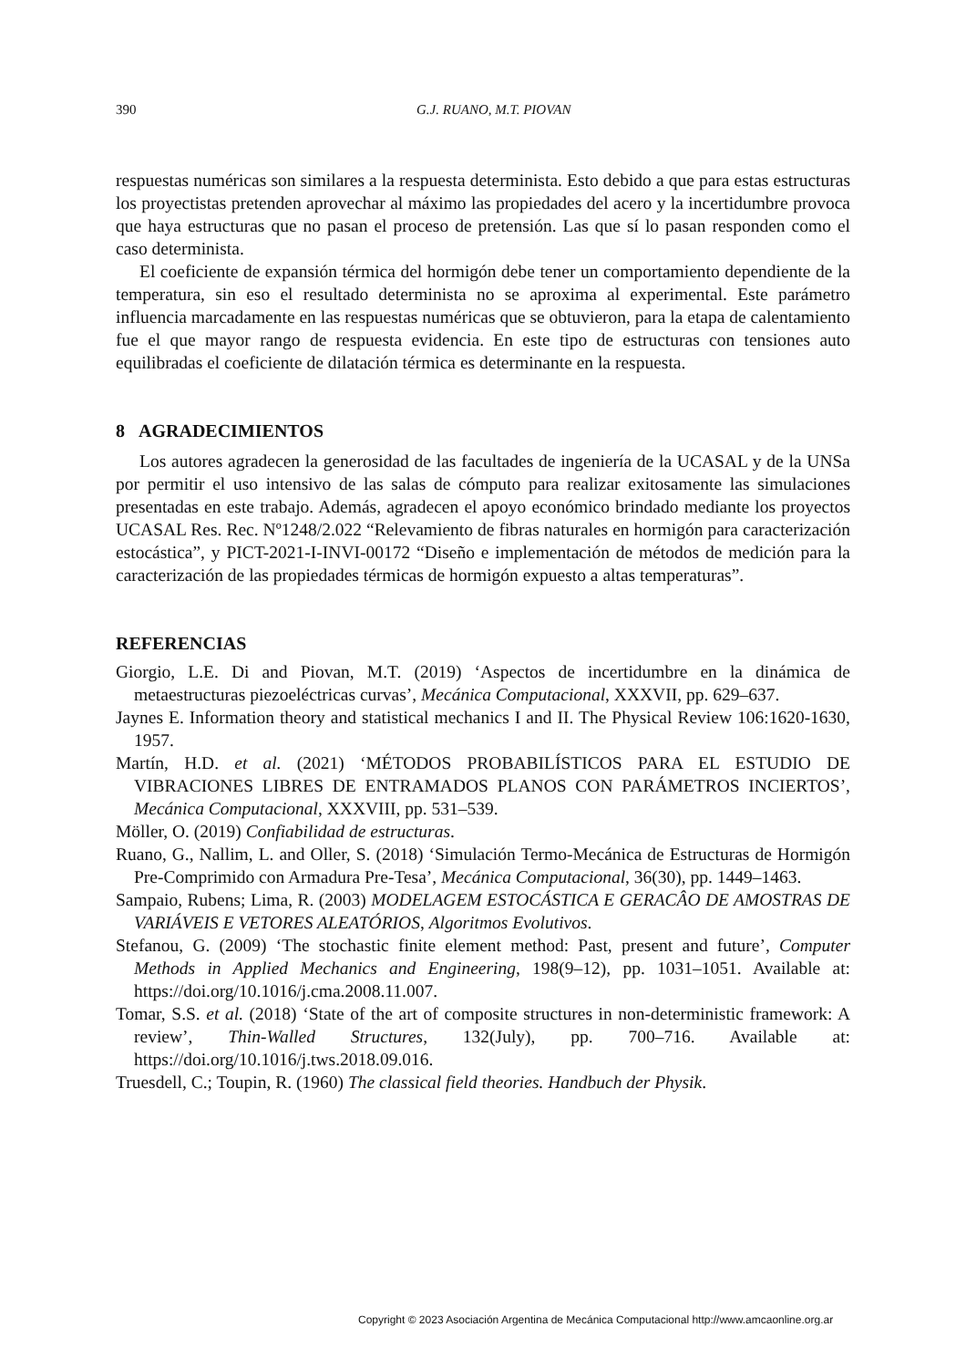390 G.J. RUANO, M.T. PIOVAN
respuestas numéricas son similares a la respuesta determinista. Esto debido a que para estas estructuras los proyectistas pretenden aprovechar al máximo las propiedades del acero y la incertidumbre provoca que haya estructuras que no pasan el proceso de pretensión. Las que sí lo pasan responden como el caso determinista.
El coeficiente de expansión térmica del hormigón debe tener un comportamiento dependiente de la temperatura, sin eso el resultado determinista no se aproxima al experimental. Este parámetro influencia marcadamente en las respuestas numéricas que se obtuvieron, para la etapa de calentamiento fue el que mayor rango de respuesta evidencia. En este tipo de estructuras con tensiones auto equilibradas el coeficiente de dilatación térmica es determinante en la respuesta.
8 AGRADECIMIENTOS
Los autores agradecen la generosidad de las facultades de ingeniería de la UCASAL y de la UNSa por permitir el uso intensivo de las salas de cómputo para realizar exitosamente las simulaciones presentadas en este trabajo. Además, agradecen el apoyo económico brindado mediante los proyectos UCASAL Res. Rec. Nº1248/2.022 “Relevamiento de fibras naturales en hormigón para caracterización estocástica”, y PICT-2021-I-INVI-00172 “Diseño e implementación de métodos de medición para la caracterización de las propiedades térmicas de hormigón expuesto a altas temperaturas”.
REFERENCIAS
Giorgio, L.E. Di and Piovan, M.T. (2019) ‘Aspectos de incertidumbre en la dinámica de metaestructuras piezoeléctricas curvas’, Mecánica Computacional, XXXVII, pp. 629–637.
Jaynes E. Information theory and statistical mechanics I and II. The Physical Review 106:1620-1630, 1957.
Martín, H.D. et al. (2021) ‘MÉTODOS PROBABILÍSTICOS PARA EL ESTUDIO DE VIBRACIONES LIBRES DE ENTRAMADOS PLANOS CON PARÁMETROS INCIERTOS’, Mecánica Computacional, XXXVIII, pp. 531–539.
Möller, O. (2019) Confiabilidad de estructuras.
Ruano, G., Nallim, L. and Oller, S. (2018) ‘Simulación Termo-Mecánica de Estructuras de Hormigón Pre-Comprimido con Armadura Pre-Tesa’, Mecánica Computacional, 36(30), pp. 1449–1463.
Sampaio, Rubens; Lima, R. (2003) MODELAGEM ESTOCÁSTICA E GERACÂO DE AMOSTRAS DE VARIÁVEIS E VETORES ALEATÓRIOS, Algoritmos Evolutivos.
Stefanou, G. (2009) ‘The stochastic finite element method: Past, present and future’, Computer Methods in Applied Mechanics and Engineering, 198(9–12), pp. 1031–1051. Available at: https://doi.org/10.1016/j.cma.2008.11.007.
Tomar, S.S. et al. (2018) ‘State of the art of composite structures in non-deterministic framework: A review’, Thin-Walled Structures, 132(July), pp. 700–716. Available at: https://doi.org/10.1016/j.tws.2018.09.016.
Truesdell, C.; Toupin, R. (1960) The classical field theories. Handbuch der Physik.
Copyright © 2023 Asociación Argentina de Mecánica Computacional http://www.amcaonline.org.ar